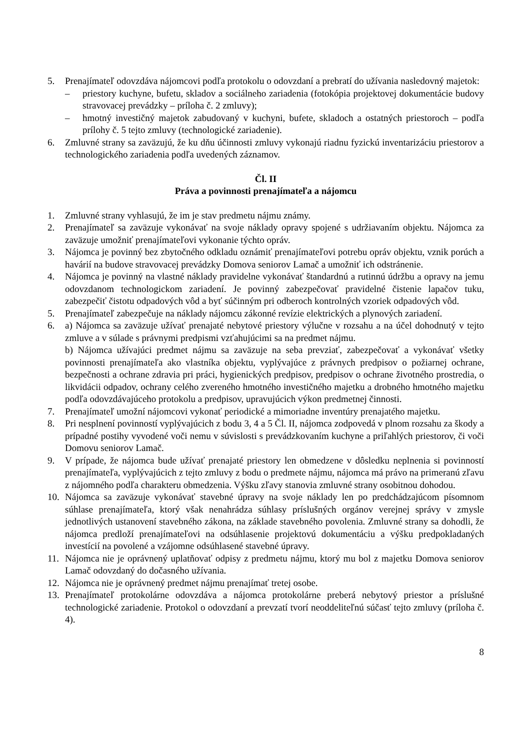5. Prenajímateľ odovzdáva nájomcovi podľa protokolu o odovzdaní a prebratí do užívania nasledovný majetok:
– priestory kuchyne, bufetu, skladov a sociálneho zariadenia (fotokópia projektovej dokumentácie budovy stravovacej prevádzky – príloha č. 2 zmluvy);
– hmotný investičný majetok zabudovaný v kuchyni, bufete, skladoch a ostatných priestoroch – podľa prílohy č. 5 tejto zmluvy (technologické zariadenie).
6. Zmluvné strany sa zaväzujú, že ku dňu účinnosti zmluvy vykonajú riadnu fyzickú inventarizáciu priestorov a technologického zariadenia podľa uvedených záznamov.
Čl. II
Práva a povinnosti prenajímateľa a nájomcu
1. Zmluvné strany vyhlasujú, že im je stav predmetu nájmu známy.
2. Prenajímateľ sa zaväzuje vykonávať na svoje náklady opravy spojené s udržiavaním objektu. Nájomca za zaväzuje umožniť prenajímateľovi vykonanie týchto opráv.
3. Nájomca je povinný bez zbytočného odkladu oznámiť prenajímateľovi potrebu opráv objektu, vznik porúch a havárií na budove stravovacej prevádzky Domova seniorov Lamač a umožniť ich odstránenie.
4. Nájomca je povinný na vlastné náklady pravidelne vykonávať štandardnú a rutinnú údržbu a opravy na jemu odovzdanom technologickom zariadení. Je povinný zabezpečovať pravidelné čistenie lapačov tuku, zabezpečiť čistotu odpadových vôd a byť súčinným pri odberoch kontrolných vzoriek odpadových vôd.
5. Prenajímateľ zabezpečuje na náklady nájomcu zákonné revízie elektrických a plynových zariadení.
6. a) Nájomca sa zaväzuje užívať prenajaté nebytové priestory výlučne v rozsahu a na účel dohodnutý v tejto zmluve a v súlade s právnymi predpismi vzťahujúcimi sa na predmet nájmu.
b) Nájomca užívajúci predmet nájmu sa zaväzuje na seba prevziať, zabezpečovať a vykonávať všetky povinnosti prenajímateľa ako vlastníka objektu, vyplývajúce z právnych predpisov o požiarnej ochrane, bezpečnosti a ochrane zdravia pri práci, hygienických predpisov, predpisov o ochrane životného prostredia, o likvidácii odpadov, ochrany celého zvereného hmotného investičného majetku a drobného hmotného majetku podľa odovzdávajúceho protokolu a predpisov, upravujúcich výkon predmetnej činnosti.
7. Prenajímateľ umožní nájomcovi vykonať periodické a mimoriadne inventúry prenajatého majetku.
8. Pri nesplnení povinností vyplývajúcich z bodu 3, 4 a 5 Čl. II, nájomca zodpovedá v plnom rozsahu za škody a prípadné postihy vyvodené voči nemu v súvislosti s prevádzkovaním kuchyne a priľahlých priestorov, či voči Domovu seniorov Lamač.
9. V prípade, že nájomca bude užívať prenajaté priestory len obmedzene v dôsledku neplnenia si povinností prenajímateľa, vyplývajúcich z tejto zmluvy z bodu o predmete nájmu, nájomca má právo na primeranú zľavu z nájomného podľa charakteru obmedzenia. Výšku zľavy stanovia zmluvné strany osobitnou dohodou.
10. Nájomca sa zaväzuje vykonávať stavebné úpravy na svoje náklady len po predchádzajúcom písomnom súhlase prenajímateľa, ktorý však nenahrádza súhlasy príslušných orgánov verejnej správy v zmysle jednotlivých ustanovení stavebného zákona, na základe stavebného povolenia. Zmluvné strany sa dohodli, že nájomca predloží prenajímateľovi na odsúhlasenie projektovú dokumentáciu a výšku predpokladaných investícií na povolené a vzájomne odsúhlasené stavebné úpravy.
11. Nájomca nie je oprávnený uplatňovať odpisy z predmetu nájmu, ktorý mu bol z majetku Domova seniorov Lamač odovzdaný do dočasného užívania.
12. Nájomca nie je oprávnený predmet nájmu prenajímať tretej osobe.
13. Prenajímateľ protokolárne odovzdáva a nájomca protokolárne preberá nebytový priestor a príslušné technologické zariadenie. Protokol o odovzdaní a prevzatí tvorí neoddeliteľnú súčasť tejto zmluvy (príloha č. 4).
8